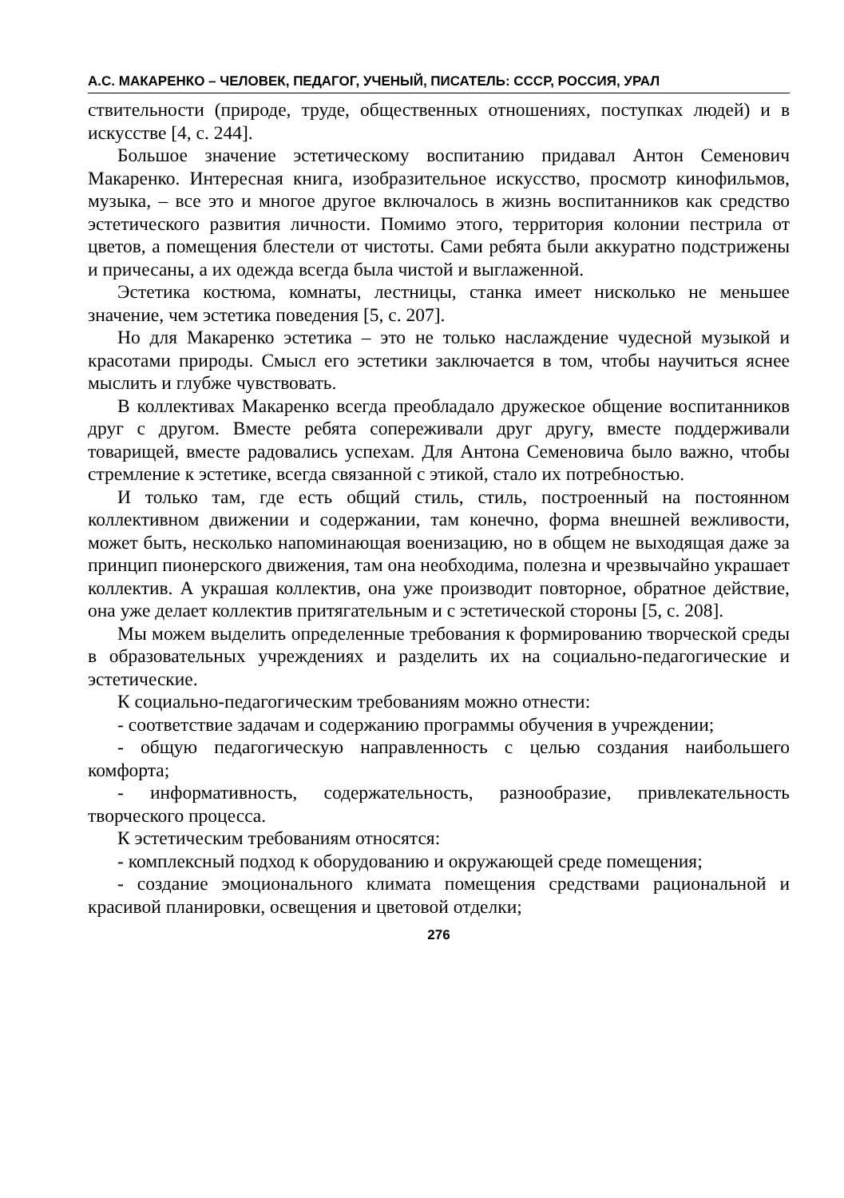А.С. МАКАРЕНКО – ЧЕЛОВЕК, ПЕДАГОГ, УЧЕНЫЙ, ПИСАТЕЛЬ: СССР, РОССИЯ, УРАЛ
ствительности (природе, труде, общественных отношениях, поступках людей) и в искусстве [4, с. 244].
Большое значение эстетическому воспитанию придавал Антон Семенович Макаренко. Интересная книга, изобразительное искусство, просмотр кинофильмов, музыка, – все это и многое другое включалось в жизнь воспитанников как средство эстетического развития личности. Помимо этого, территория колонии пестрила от цветов, а помещения блестели от чистоты. Сами ребята были аккуратно подстрижены и причесаны, а их одежда всегда была чистой и выглаженной.
Эстетика костюма, комнаты, лестницы, станка имеет нисколько не меньшее значение, чем эстетика поведения [5, с. 207].
Но для Макаренко эстетика – это не только наслаждение чудесной музыкой и красотами природы. Смысл его эстетики заключается в том, чтобы научиться яснее мыслить и глубже чувствовать.
В коллективах Макаренко всегда преобладало дружеское общение воспитанников друг с другом. Вместе ребята сопереживали друг другу, вместе поддерживали товарищей, вместе радовались успехам. Для Антона Семеновича было важно, чтобы стремление к эстетике, всегда связанной с этикой, стало их потребностью.
И только там, где есть общий стиль, стиль, построенный на постоянном коллективном движении и содержании, там конечно, форма внешней вежливости, может быть, несколько напоминающая военизацию, но в общем не выходящая даже за принцип пионерского движения, там она необходима, полезна и чрезвычайно украшает коллектив. А украшая коллектив, она уже производит повторное, обратное действие, она уже делает коллектив притягательным и с эстетической стороны [5, с. 208].
Мы можем выделить определенные требования к формированию творческой среды в образовательных учреждениях и разделить их на социально-педагогические и эстетические.
К социально-педагогическим требованиям можно отнести:
- соответствие задачам и содержанию программы обучения в учреждении;
- общую педагогическую направленность с целью создания наибольшего комфорта;
- информативность, содержательность, разнообразие, привлекательность творческого процесса.
К эстетическим требованиям относятся:
- комплексный подход к оборудованию и окружающей среде помещения;
- создание эмоционального климата помещения средствами рациональной и красивой планировки, освещения и цветовой отделки;
276